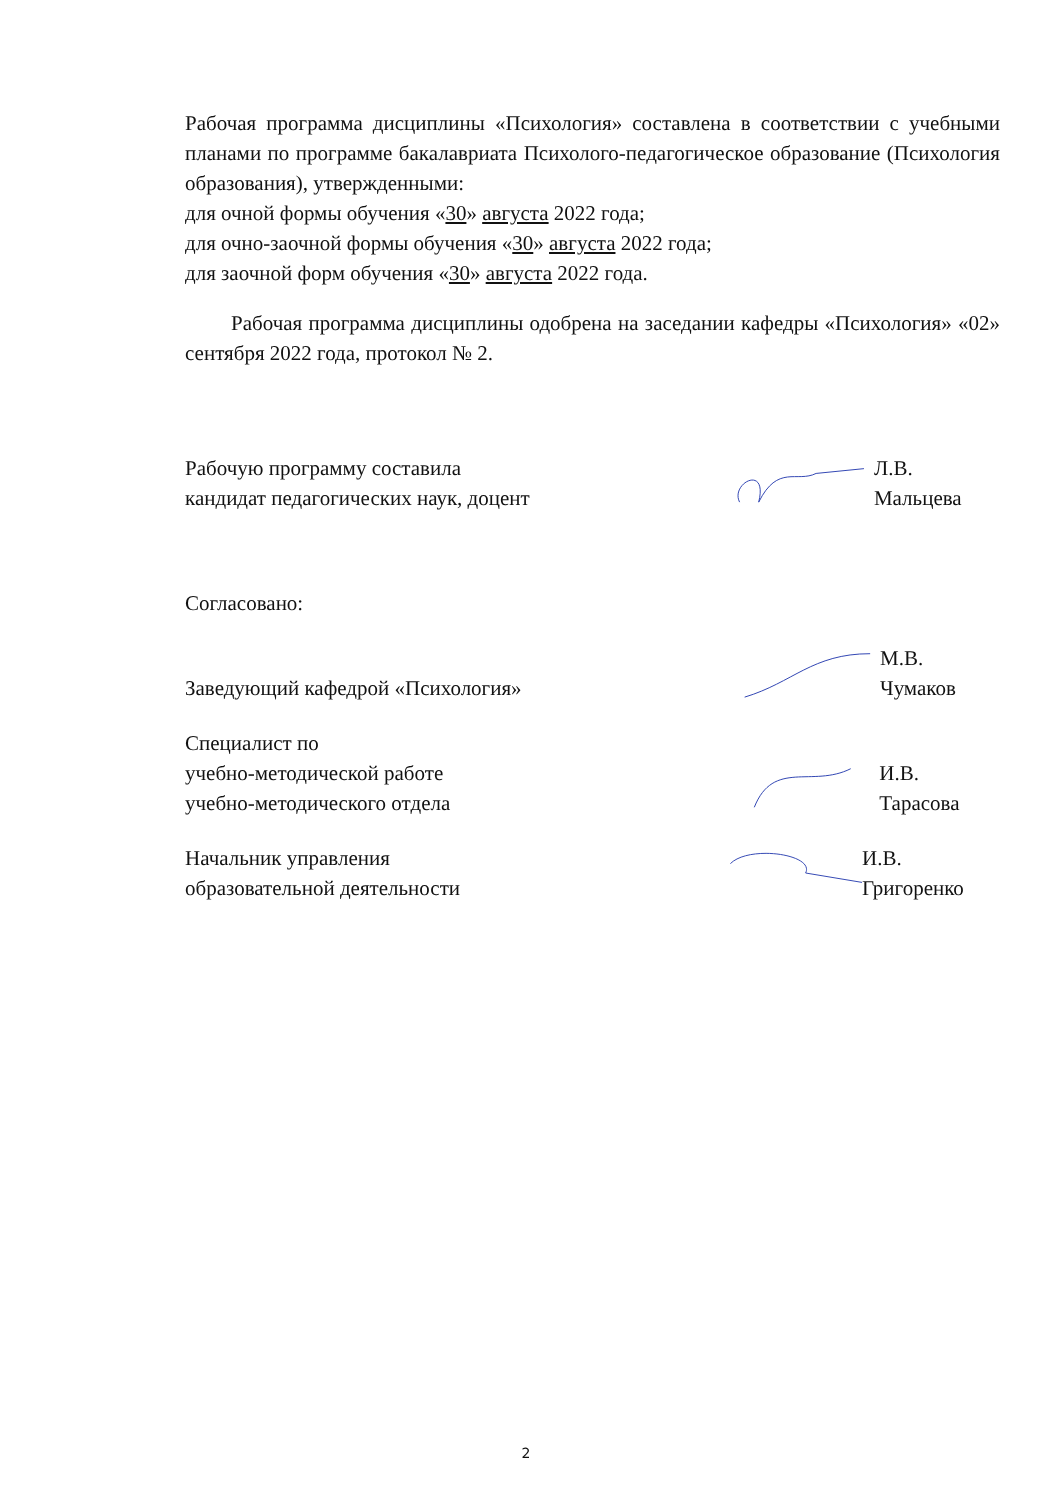Рабочая программа дисциплины «Психология» составлена в соответствии с учебными планами по программе бакалавриата Психолого-педагогическое образование (Психология образования), утвержденными:
для очной формы обучения «30» августа 2022 года;
для очно-заочной формы обучения «30» августа 2022 года;
для заочной форм обучения «30» августа 2022 года.
Рабочая программа дисциплины одобрена на заседании кафедры «Психология» «02» сентября 2022 года, протокол № 2.
Рабочую программу составила
кандидат педагогических наук, доцент
Л.В. Мальцева
Согласовано:
Заведующий кафедрой «Психология»
М.В. Чумаков
Специалист по
учебно-методической работе
учебно-методического отдела
И.В. Тарасова
Начальник управления
образовательной деятельности
И.В. Григоренко
2